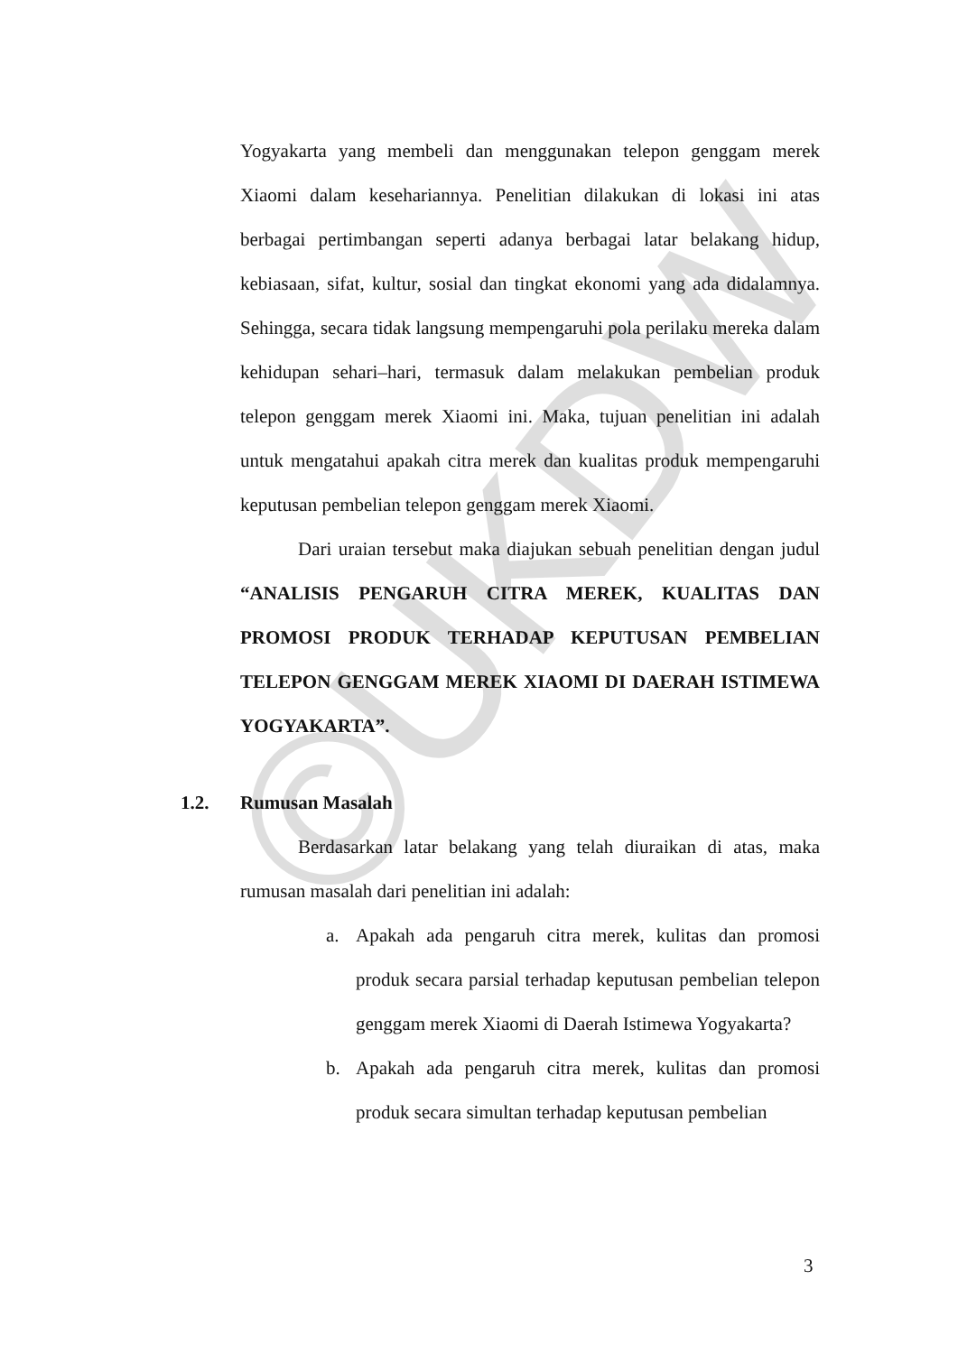©UKDW
Yogyakarta yang membeli dan menggunakan telepon genggam merek Xiaomi dalam kesehariannya. Penelitian dilakukan di lokasi ini atas berbagai pertimbangan seperti adanya berbagai latar belakang hidup, kebiasaan, sifat, kultur, sosial dan tingkat ekonomi yang ada didalamnya. Sehingga, secara tidak langsung mempengaruhi pola perilaku mereka dalam kehidupan sehari–hari, termasuk dalam melakukan pembelian produk telepon genggam merek Xiaomi ini. Maka, tujuan penelitian ini adalah untuk mengatahui apakah citra merek dan kualitas produk mempengaruhi keputusan pembelian telepon genggam merek Xiaomi.
Dari uraian tersebut maka diajukan sebuah penelitian dengan judul “ANALISIS PENGARUH CITRA MEREK, KUALITAS DAN PROMOSI PRODUK TERHADAP KEPUTUSAN PEMBELIAN TELEPON GENGGAM MEREK XIAOMI DI DAERAH ISTIMEWA YOGYAKARTA”.
1.2. Rumusan Masalah
Berdasarkan latar belakang yang telah diuraikan di atas, maka rumusan masalah dari penelitian ini adalah:
a. Apakah ada pengaruh citra merek, kulitas dan promosi produk secara parsial terhadap keputusan pembelian telepon genggam merek Xiaomi di Daerah Istimewa Yogyakarta?
b. Apakah ada pengaruh citra merek, kulitas dan promosi produk secara simultan terhadap keputusan pembelian
3